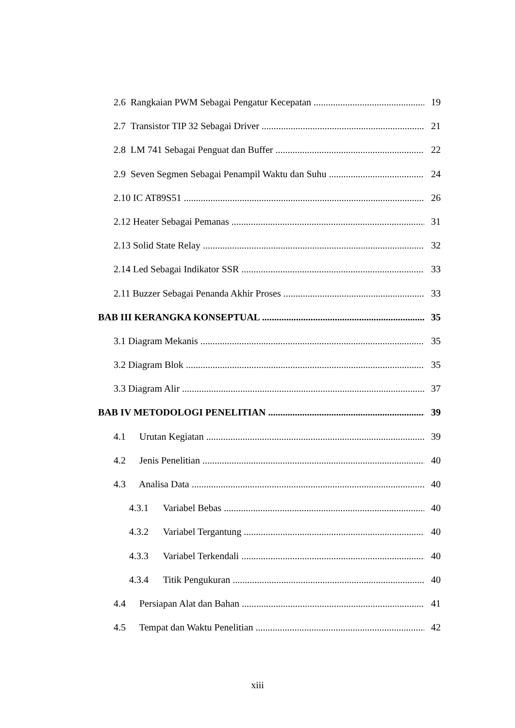2.6 Rangkaian PWM Sebagai Pengatur Kecepatan 19
2.7 Transistor TIP 32 Sebagai Driver 21
2.8 LM 741 Sebagai Penguat dan Buffer 22
2.9 Seven Segmen Sebagai Penampil Waktu dan Suhu 24
2.10 IC AT89S51 26
2.12 Heater Sebagai Pemanas 31
2.13 Solid State Relay 32
2.14 Led Sebagai Indikator SSR 33
2.11 Buzzer Sebagai Penanda Akhir Proses 33
BAB III KERANGKA KONSEPTUAL 35
3.1 Diagram Mekanis 35
3.2 Diagram Blok 35
3.3 Diagram Alir 37
BAB IV METODOLOGI PENELITIAN 39
4.1 Urutan Kegiatan 39
4.2 Jenis Penelitian 40
4.3 Analisa Data 40
4.3.1 Variabel Bebas 40
4.3.2 Variabel Tergantung 40
4.3.3 Variabel Terkendali 40
4.3.4 Titik Pengukuran 40
4.4 Persiapan Alat dan Bahan 41
4.5 Tempat dan Waktu Penelitian 42
xiii